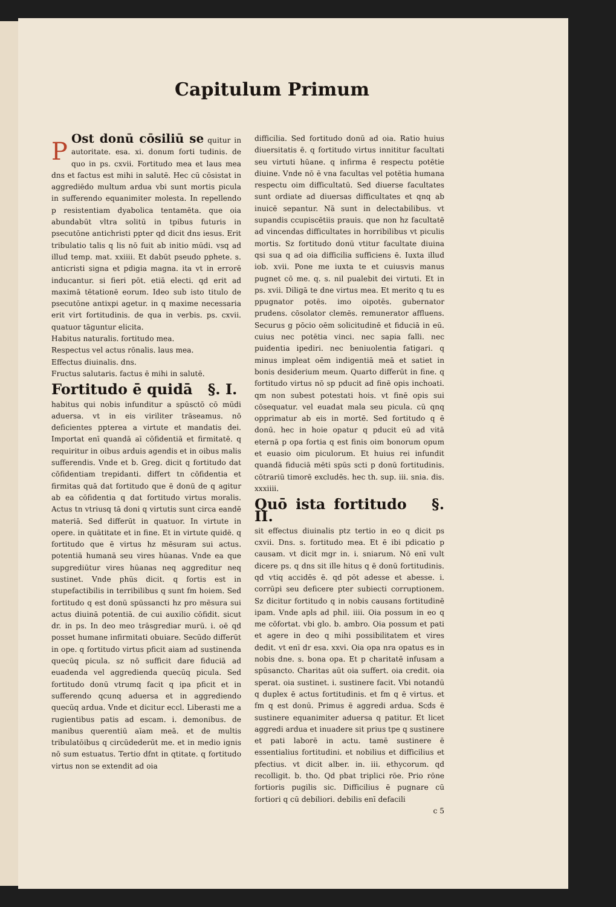Capitulum Primum
POst donū cōsiliū se quitur in autoritate. esa. xi. donum forti tudinis. de quo in ps. cxvii. Fortitudo mea et laus mea dns et factus est mihi in salutē. Hec cū cōsistat in aggrediēdo multum ardua vbi sunt mortis picula in sufferendo equanimiter molesta. In repellendo p resistentiam dyabolica tentamēta. que oia abundabūt vltra solitū in tpibus futuris in psecutōne antichristi ppter qd dicit dns iesus. Erit tribulatio talis q lis nō fuit ab initio mūdi. vsq ad illud temp. mat. xxiiii. Et dabūt pseudo pphete. s. anticristi signa et pdigia magna. ita vt in errorē inducantur. si fieri pōt. etiā electi. qd erit ad maximā tētationē eorum. Ideo sub isto titulo de psecutōne antixpi agetur. in q maxime necessaria erit virt fortitudinis. de qua in verbis. ps. cxvii. quatuor tāguntur elicita.
Habitus naturalis. fortitudo mea.
Respectus vel actus rōnalis. laus mea.
Effectus diuinalis. dns.
Fructus salutaris. factus ē mihi in salutē.
Fortitudo ē quidā §. I.
habitus qui nobis infunditur a spūsctō cō mūdi aduersa. vt in eis viriliter trāseamus. nō deficientes ppterea a virtute et mandatis dei. Importat enī quandā aī cōfidentiā et firmitatē. q requiritur in oibus arduis agendis et in oibus malis sufferendis. Vnde et b. Greg. dicit q fortitudo dat cōfidentiam trepidanti. differt tn cōfidentia et firmitas quā dat fortitudo que ē donū de q agitur ab ea cōfidentia q dat fortitudo virtus moralis. Actus tn vtriusq tā doni q virtutis sunt circa eandē materiā. Sed differūt in quatuor. In virtute in opere. in quātitate et in fine. Et in virtute quidē. q fortitudo que ē virtus hz mēsuram sui actus. potentiā humanā seu vires hūanas. Vnde ea que supgrediūtur vires hūanas neq aggreditur neq sustinet. Vnde phūs dicit. q fortis est in stupefactibilis in terribilibus q sunt fm hoiem. Sed fortitudo q est donū spūssancti hz pro mēsura sui actus diuinā potentiā. de cui auxilio cōfidit. sicut dr. in ps. In deo meo trāsgrediar murū. i. oē qd posset humane infirmitati obuiare. Secūdo differūt in ope. q fortitudo virtus pficit aiam ad sustinenda quecūq picula. sz nō sufficit dare fiduciā ad euadenda vel aggredienda quecūq picula. Sed fortitudo donū vtrumq facit q ipa pficit et in sufferendo qcunq aduersa et in aggrediendo quecūq ardua. Vnde et dicitur eccl. Liberasti me a rugientibus patis ad escam. i. demonibus. de manibus querentiū aīam meā. et de multis tribulatōibus q circūdederūt me. et in medio ignis nō sum estuatus. Tertio dfnt in qtitate. q fortitudo virtus non se extendit ad oia
difficilia. Sed fortitudo donū ad oia. Ratio huius diuersitatis ē. q fortitudo virtus innititur facultati seu virtuti hūane. q infirma ē respectu potētie diuine. Vnde nō ē vna facultas vel potētia humana respectu oim difficultatū. Sed diuerse facultates sunt ordiate ad diuersas difficultates et qnq ab inuicē sepantur. Nā sunt in delectabilibus. vt supandis ccupiscētiis prauis. que non hz facultatē ad vincendas difficultates in horribilibus vt piculis mortis. Sz fortitudo donū vtitur facultate diuina qsi sua q ad oia difficilia sufficiens ē. Iuxta illud iob. xvii. Pone me iuxta te et cuiusvis manus pugnet cō me. q. s. nil pualebit dei virtuti. Et in ps. xvii. Diligā te dne virtus mea. Et merito q tu es ppugnator potēs. imo oipotēs. gubernator prudens. cōsolator clemēs. remunerator affluens. Securus g pōcio oēm solicitudinē et fiduciā in eū. cuius nec potētia vinci. nec sapia falli. nec puidentia ipediri. nec beniuolentia fatigari. q minus impleat oēm indigentiā meā et satiet in bonis desiderium meum. Quarto differūt in fine. q fortitudo virtus nō sp pducit ad finē opis inchoati. qm non subest potestati hois. vt finē opis sui cōsequatur. vel euadat mala seu picula. cū qnq opprimatur ab eis in mortē. Sed fortitudo q ē donū. hec in hoie opatur q pducit eū ad vitā eternā p opa fortia q est finis oim bonorum opum et euasio oim piculorum. Et huius rei infundit quandā fiduciā mēti spūs scti p donū fortitudinis. cōtrariū timorē excludēs. hec th. sup. iii. snia. dis. xxxiiii.
Quō ista fortitudo §. II.
sit effectus diuinalis ptz tertio in eo q dicit ps cxvii. Dns. s. fortitudo mea. Et ē ibi pdicatio p causam. vt dicit mgr in. i. sniarum. Nō enī vult dicere ps. q dns sit ille hitus q ē donū fortitudinis. qd vtiq accidēs ē. qd pōt adesse et abesse. i. corrūpi seu deficere pter subiecti corruptionem. Sz dicitur fortitudo q in nobis causans fortitudinē ipam. Vnde apls ad phil. iiii. Oia possum in eo q me cōfortat. vbi glo. b. ambro. Oia possum et pati et agere in deo q mihi possibilitatem et vires dedit. vt enī dr esa. xxvi. Oia opa nra opatus es in nobis dne. s. bona opa. Et p charitatē infusam a spūsancto. Charitas aūt oia suffert. oia credit. oia sperat. oia sustinet. i. sustinere facit. Vbi notandū q duplex ē actus fortitudinis. et fm q ē virtus. et fm q est donū. Primus ē aggredi ardua. Scds ē sustinere equanimiter aduersa q patitur. Et licet aggredi ardua et inuadere sit prius tpe q sustinere et pati laborē in actu. tamē sustinere ē essentialius fortitudini. et nobilius et difficilius et pfectius. vt dicit alber. in. iii. ethycorum. qd recolligit. b. tho. Qd pbat triplici rōe. Prio rōne fortioris pugilis sic. Difficilius ē pugnare cū fortiori q cū debiliori. debilis enī defacili
c 5